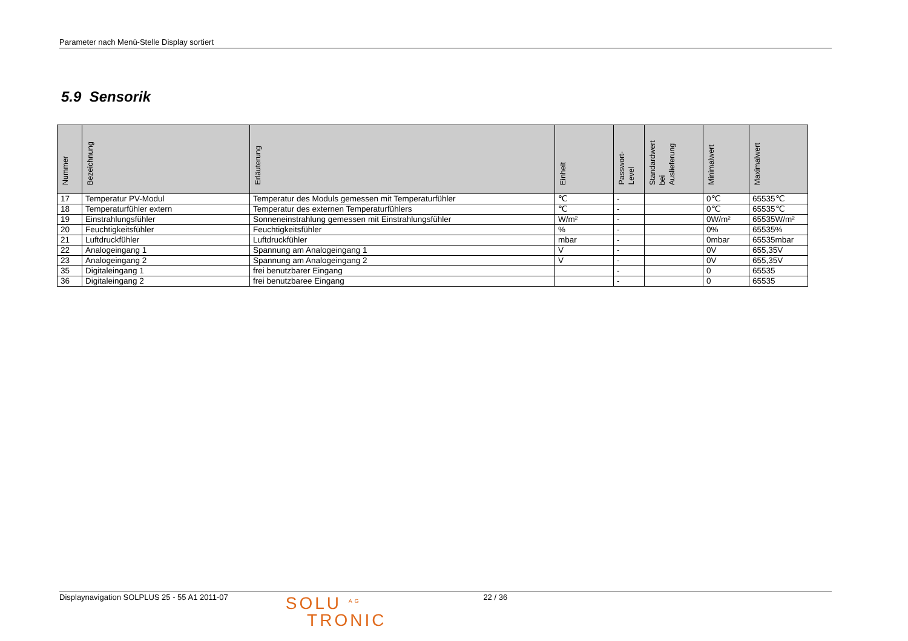Parameter nach Menü-Stelle Display sortiert
5.9 Sensorik
| Nummer | Bezeichnung | Erläuterung | Einheit | Passwort- Level | Standardwert bei Auslieferung | Minimalwert | Maximalwert |
| --- | --- | --- | --- | --- | --- | --- | --- |
| 17 | Temperatur PV-Modul | Temperatur des Moduls gemessen mit Temperaturfühler | ℃ | - | | 0℃ | 65535℃ |
| 18 | Temperaturfühler extern | Temperatur des externen Temperaturfühlers | ℃ | - | | 0℃ | 65535℃ |
| 19 | Einstrahlungsfühler | Sonneneinstrahlung gemessen mit Einstrahlungsfühler | W/m² | - | | 0W/m² | 65535W/m² |
| 20 | Feuchtigkeitsfühler | Feuchtigkeitsfühler | % | - | | 0% | 65535% |
| 21 | Luftdruckfühler | Luftdruckfühler | mbar | - | | 0mbar | 65535mbar |
| 22 | Analogeingang 1 | Spannung am Analogeingang 1 | V | - | | 0V | 655,35V |
| 23 | Analogeingang 2 | Spannung am Analogeingang 2 | V | - | | 0V | 655,35V |
| 35 | Digitaleingang 1 | frei benutzbarer Eingang | | - | | 0 | 65535 |
| 36 | Digitaleingang 2 | frei benutzbaree Eingang | | - | | 0 | 65535 |
Displaynavigation SOLPLUS 25 - 55 A1 2011-07
SOLU <sup>AG</sup>
TRONIC
22 / 36